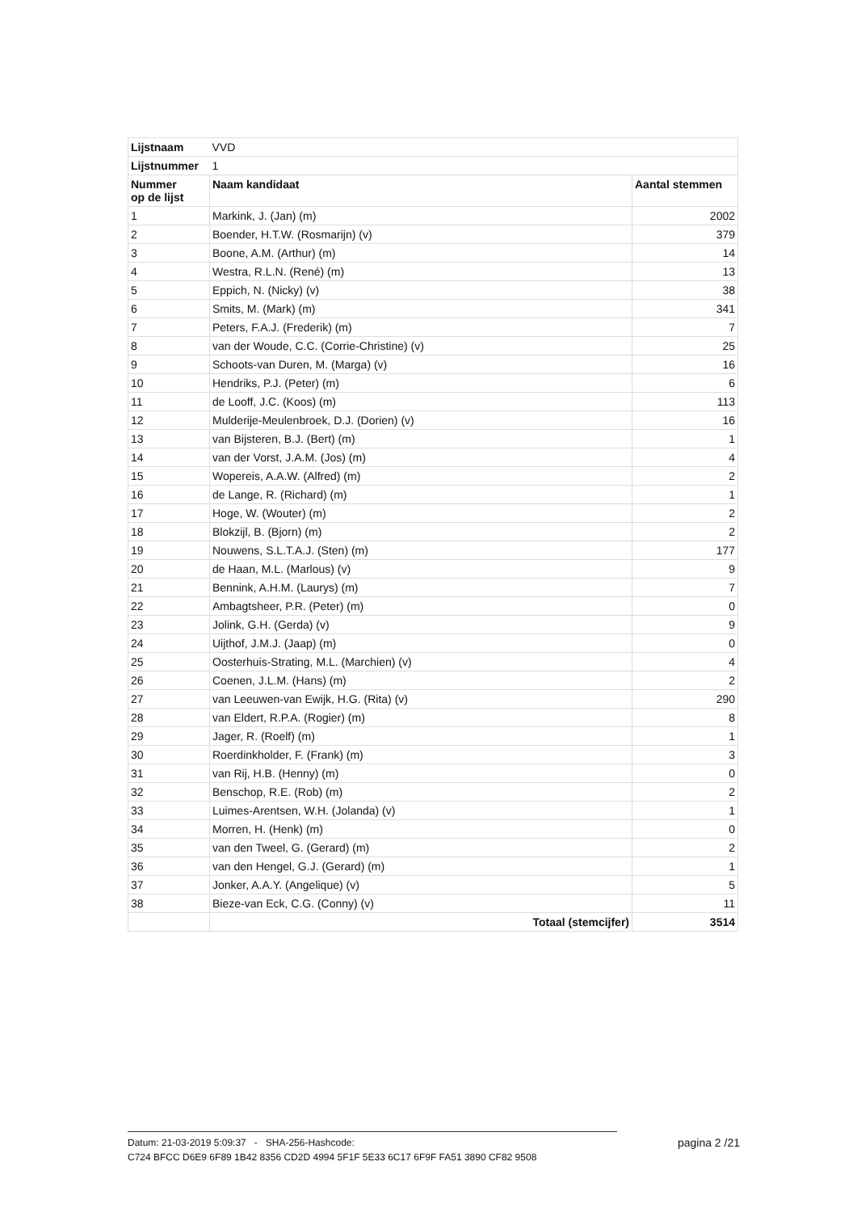| Lijstnaam | VVD | |
| Lijstnummer | 1 | |
| Nummer op de lijst | Naam kandidaat | Aantal stemmen |
| 1 | Markink, J. (Jan) (m) | 2002 |
| 2 | Boender, H.T.W. (Rosmarijn) (v) | 379 |
| 3 | Boone, A.M. (Arthur) (m) | 14 |
| 4 | Westra, R.L.N. (René) (m) | 13 |
| 5 | Eppich, N. (Nicky) (v) | 38 |
| 6 | Smits, M. (Mark) (m) | 341 |
| 7 | Peters, F.A.J. (Frederik) (m) | 7 |
| 8 | van der Woude, C.C. (Corrie-Christine) (v) | 25 |
| 9 | Schoots-van Duren, M. (Marga) (v) | 16 |
| 10 | Hendriks, P.J. (Peter) (m) | 6 |
| 11 | de Looff, J.C. (Koos) (m) | 113 |
| 12 | Mulderije-Meulenbroek, D.J. (Dorien) (v) | 16 |
| 13 | van Bijsteren, B.J. (Bert) (m) | 1 |
| 14 | van der Vorst, J.A.M. (Jos) (m) | 4 |
| 15 | Wopereis, A.A.W. (Alfred) (m) | 2 |
| 16 | de Lange, R. (Richard) (m) | 1 |
| 17 | Hoge, W. (Wouter) (m) | 2 |
| 18 | Blokzijl, B. (Bjorn) (m) | 2 |
| 19 | Nouwens, S.L.T.A.J. (Sten) (m) | 177 |
| 20 | de Haan, M.L. (Marlous) (v) | 9 |
| 21 | Bennink, A.H.M. (Laurys) (m) | 7 |
| 22 | Ambagtsheer, P.R. (Peter) (m) | 0 |
| 23 | Jolink, G.H. (Gerda) (v) | 9 |
| 24 | Uijthof, J.M.J. (Jaap) (m) | 0 |
| 25 | Oosterhuis-Strating, M.L. (Marchien) (v) | 4 |
| 26 | Coenen, J.L.M. (Hans) (m) | 2 |
| 27 | van Leeuwen-van Ewijk, H.G. (Rita) (v) | 290 |
| 28 | van Eldert, R.P.A. (Rogier) (m) | 8 |
| 29 | Jager, R. (Roelf) (m) | 1 |
| 30 | Roerdinkholder, F. (Frank) (m) | 3 |
| 31 | van Rij, H.B. (Henny) (m) | 0 |
| 32 | Benschop, R.E. (Rob) (m) | 2 |
| 33 | Luimes-Arentsen, W.H. (Jolanda) (v) | 1 |
| 34 | Morren, H. (Henk) (m) | 0 |
| 35 | van den Tweel, G. (Gerard) (m) | 2 |
| 36 | van den Hengel, G.J. (Gerard) (m) | 1 |
| 37 | Jonker, A.A.Y. (Angelique) (v) | 5 |
| 38 | Bieze-van Eck, C.G. (Conny) (v) | 11 |
| | Totaal (stemcijfer) | 3514 |
Datum: 21-03-2019 5:09:37 - SHA-256-Hashcode:
C724 BFCC D6E9 6F89 1B42 8356 CD2D 4994 5F1F 5E33 6C17 6F9F FA51 3890 CF82 9508
pagina 2 /21